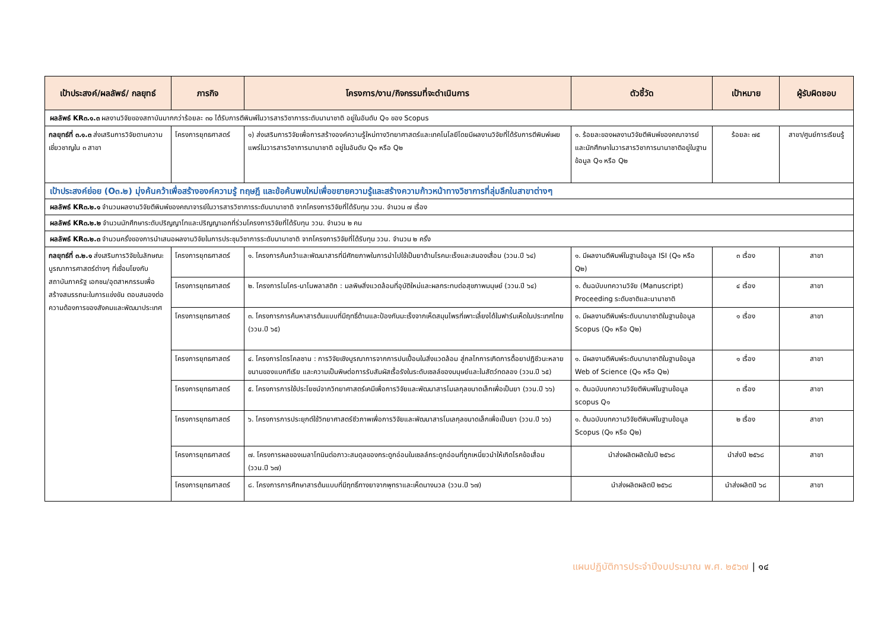| เป้าประสงค์/ผลลัพธ์/ กลยุทธ์ | ภารกิจ | โครงการ/งาน/กิจกรรมที่จะดำเนินการ | ตัวชี้วัด | เป้าหมาย | ผู้รับผิดชอบ |
| --- | --- | --- | --- | --- | --- |
| ผลลัพธ์ KR๓.๑.๓ ผลงานวิจัยของสถาบันมากกว่าร้อยละ ๓๐ ได้รับการตีพิมพ์ในวารสารวิชาการระดับนานาชาติ อยู่ในอันดับ Q๑ ของ Scopus | | | | | |
| กลยุทธ์ที่ ๓.๑.๓ ส่งเสริมการวิจัยตามความเชี่ยวชาญใน ๓ สาขา | โครงการยุทธศาสตร์ | ๑) ส่งเสริมการวิจัยเพื่อการสร้างองค์ความรู้ใหม่ทางวิทยาศาสตร์และเทคโนโลยีโดยมีผลงานวิจัยที่ได้รับการตีพิมพ์เผยแพร่ในวารสารวิชาการนานาชาติ อยู่ในอันดับ Q๑ หรือ Q๒ | ๑. ร้อยละของผลงานวิจัยตีพิมพ์ของคณาจารย์และนักศึกษาในวารสารวิชาการนานาชาติอยู่ในฐานข้อมูล Q๑ หรือ Q๒ | ร้อยละ ๗๕ | สาขา/ศูนย์การเรียนรู้ |
| เป้าประสงค์ย่อย (O๓.๒) มุ่งค้นคว้าเพื่อสร้างองค์ความรู้ ทฤษฎี และข้อค้นพบใหม่เพื่อขยายความรู้และสร้างความก้าวหน้าทางวิชาการที่ลุ่มลึกในสาขาต่างๆ | | | | | |
| ผลลัพธ์ KR๓.๒.๑ จำนวนผลงานวิจัยตีพิมพ์ของคณาจารย์ในวารสารวิชาการระดับนานาชาติ จากโครงการวิจัยที่ได้รับทุน ววน. จำนวน ๗ เรื่อง | | | | | |
| ผลลัพธ์ KR๓.๒.๒ จำนวนนักศึกษาระดับปริญญาโทและปริญญาเอกที่ร่วมโครงการวิจัยที่ได้รับทุน ววน. จำนวน ๒ คน | | | | | |
| ผลลัพธ์ KR๓.๒.๓ จำนวนครั้งของการนำเสนอผลงานวิจัยในการประชุมวิชาการระดับนานาชาติ จากโครงการวิจัยที่ได้รับทุน ววน. จำนวน ๒ ครั้ง | | | | | |
| กลยุทธ์ที่ ๓.๒.๑ ส่งเสริมการวิจัยในลักษณะบูรณาการศาสตร์ต่างๆ ที่เชื่อมโยงกับสถาบันภาครัฐ เอกชน/อุตสาหกรรมเพื่อสร้างสมรรถนะในการแข่งขัน ตอบสนองต่อความต้องการของสังคมและพัฒนาประเทศ | โครงการยุทธศาสตร์ | ๑. โครงการค้นคว้าและพัฒนาสารที่มีศักยภาพในการนำไปใช้เป็นยาต้านโรคมะเร็งและสมองเสื่อม (ววน.ปี ๖๔) | ๑. มีผลงานตีพิมพ์ในฐานข้อมูล ISI (Q๑ หรือ Q๒) | ๓ เรื่อง | สาขา |
| | โครงการยุทธศาสตร์ | ๒. โครงการไมโคร-นาโนพลาสติก : มลพิษสิ่งแวดล้อมที่อุบัติใหม่และผลกระทบต่อสุขภาพมนุษย์ (ววน.ปี ๖๔) | ๑. ต้นฉบับบทความวิจัย (Manuscript) Proceeding ระดับชาติและนานาชาติ | ๔ เรื่อง | สาขา |
| | โครงการยุทธศาสตร์ | ๓. โครงการการค้นหาสารต้นแบบที่มีฤทธิ์ต้านและป้องกันมะเร็งจากเห็ดสมุนไพรที่เพาะเลี้ยงได้ในฟาร์มเห็ดในประเทศไทย (ววน.ปี ๖๕) | ๑. มีผลงานตีพิมพ์ระดับนานาชาติในฐานข้อมูล Scopus (Q๑ หรือ Q๒) | ๑ เรื่อง | สาขา |
| | โครงการยุทธศาสตร์ | ๔. โครงการไตรโคลซาน : การวิจัยเชิงบูรณาการจากการปนเปื้อนในสิ่งแวดล้อม สู่กลไกการเกิดการดื้อยาปฏิชีวนะหลายขนานของแบคทีเรีย และความเป็นพิษต่อการรับสัมผัสเรื้อรังในระดับเซลล์ของมนุษย์และในสัตว์ทดลอง (ววน.ปี ๖๕) | ๑. มีผลงานตีพิมพ์ระดับนานาชาติในฐานข้อมูล Web of Science (Q๑ หรือ Q๒) | ๑ เรื่อง | สาขา |
| | โครงการยุทธศาสตร์ | ๕. โครงการการใช้ประโยชน์จากวิทยาศาสตร์เคมีเพื่อการวิจัยและพัฒนาสารโมเลกุลขนาดเล็กเพื่อเป็นยา (ววน.ปี ๖๖) | ๑. ต้นฉบับบทความวิจัยตีพิมพ์ในฐานข้อมูล scopus Q๑ | ๓ เรื่อง | สาขา |
| | โครงการยุทธศาสตร์ | ๖. โครงการการประยุกต์ใช้วิทยาศาสตร์ชีวภาพเพื่อการวิจัยและพัฒนาสารโมเลกุลขนาดเล็กเพื่อเป็นยา (ววน.ปี ๖๖) | ๑. ต้นฉบับบทความวิจัยตีพิมพ์ในฐานข้อมูล Scopus (Q๑ หรือ Q๒) | ๒ เรื่อง | สาขา |
| | โครงการยุทธศาสตร์ | ๗. โครงการผลของเมลาโทนินต่อภาวะสมดุลของกระดูกอ่อนในเซลล์กระดูกอ่อนที่ถูกเหนี่ยวนำให้เกิดโรคข้อเสื่อม (ววน.ปี ๖๗) | นำส่งผลิตผลิตในปี ๒๕๖๘ | นำส่งปี ๒๕๖๘ | สาขา |
| | โครงการยุทธศาสตร์ | ๘. โครงการการศึกษาสารต้นแบบที่มีฤทธิ์ทางยาจากพุทราและเห็ดนางนวล (ววน.ปี ๖๗) | นำส่งผลิตผลิตปี ๒๕๖๘ | นำส่งผลิตปี ๖๘ | สาขา |
แผนปฏิบัติการประจำปีงบประมาณ พ.ศ. ๒๕๖๗ | ๑๔